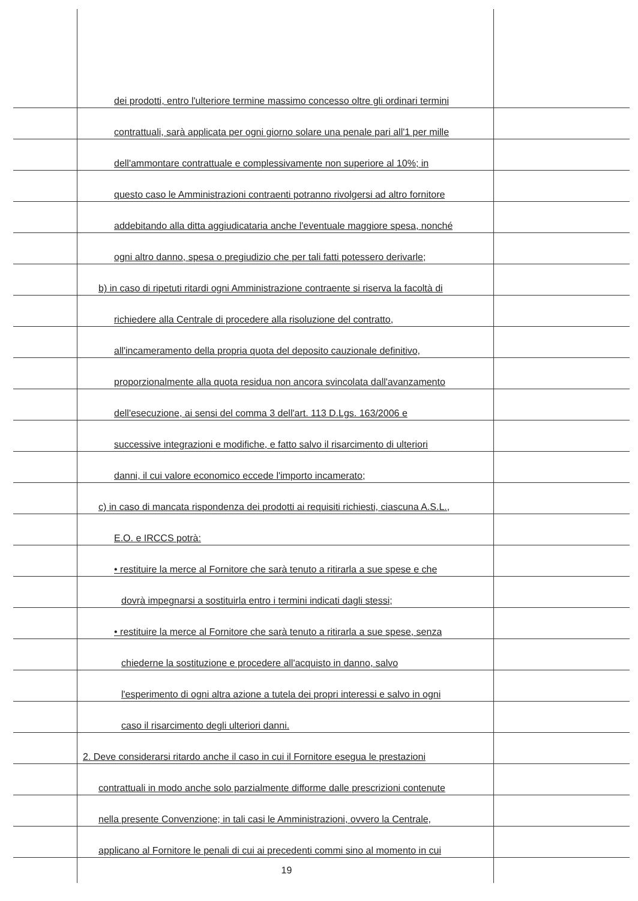dei prodotti, entro l'ulteriore termine massimo concesso oltre gli ordinari termini
contrattuali, sarà applicata per ogni giorno solare una penale pari all'1 per mille
dell'ammontare contrattuale e complessivamente non superiore al 10%; in
questo caso le Amministrazioni contraenti potranno rivolgersi ad altro fornitore
addebitando alla ditta aggiudicataria anche l'eventuale maggiore spesa, nonché
ogni altro danno, spesa o pregiudizio che per tali fatti potessero derivarle;
b) in caso di ripetuti ritardi ogni Amministrazione contraente si riserva la facoltà di
richiedere alla Centrale di procedere alla risoluzione del contratto,
all'incameramento della propria quota del deposito cauzionale definitivo,
proporzionalmente alla quota residua non ancora svincolata dall'avanzamento
dell'esecuzione, ai sensi del comma 3 dell'art. 113 D.Lgs. 163/2006 e
successive integrazioni e modifiche, e fatto salvo il risarcimento di ulteriori
danni, il cui valore economico eccede l'importo incamerato;
c) in caso di mancata rispondenza dei prodotti ai requisiti richiesti, ciascuna A.S.L.,
E.O. e IRCCS potrà:
• restituire la merce al Fornitore che sarà tenuto a ritirarla a sue spese e che
dovrà impegnarsi a sostituirla entro i termini indicati dagli stessi;
• restituire la merce al Fornitore che sarà tenuto a ritirarla a sue spese, senza
chiederne la sostituzione e procedere all'acquisto in danno, salvo
l'esperimento di ogni altra azione a tutela dei propri interessi e salvo in ogni
caso il risarcimento degli ulteriori danni.
2. Deve considerarsi ritardo anche il caso in cui il Fornitore esegua le prestazioni
contrattuali in modo anche solo parzialmente difforme dalle prescrizioni contenute
nella presente Convenzione; in tali casi le Amministrazioni, ovvero la Centrale,
applicano al Fornitore le penali di cui ai precedenti commi sino al momento in cui
19